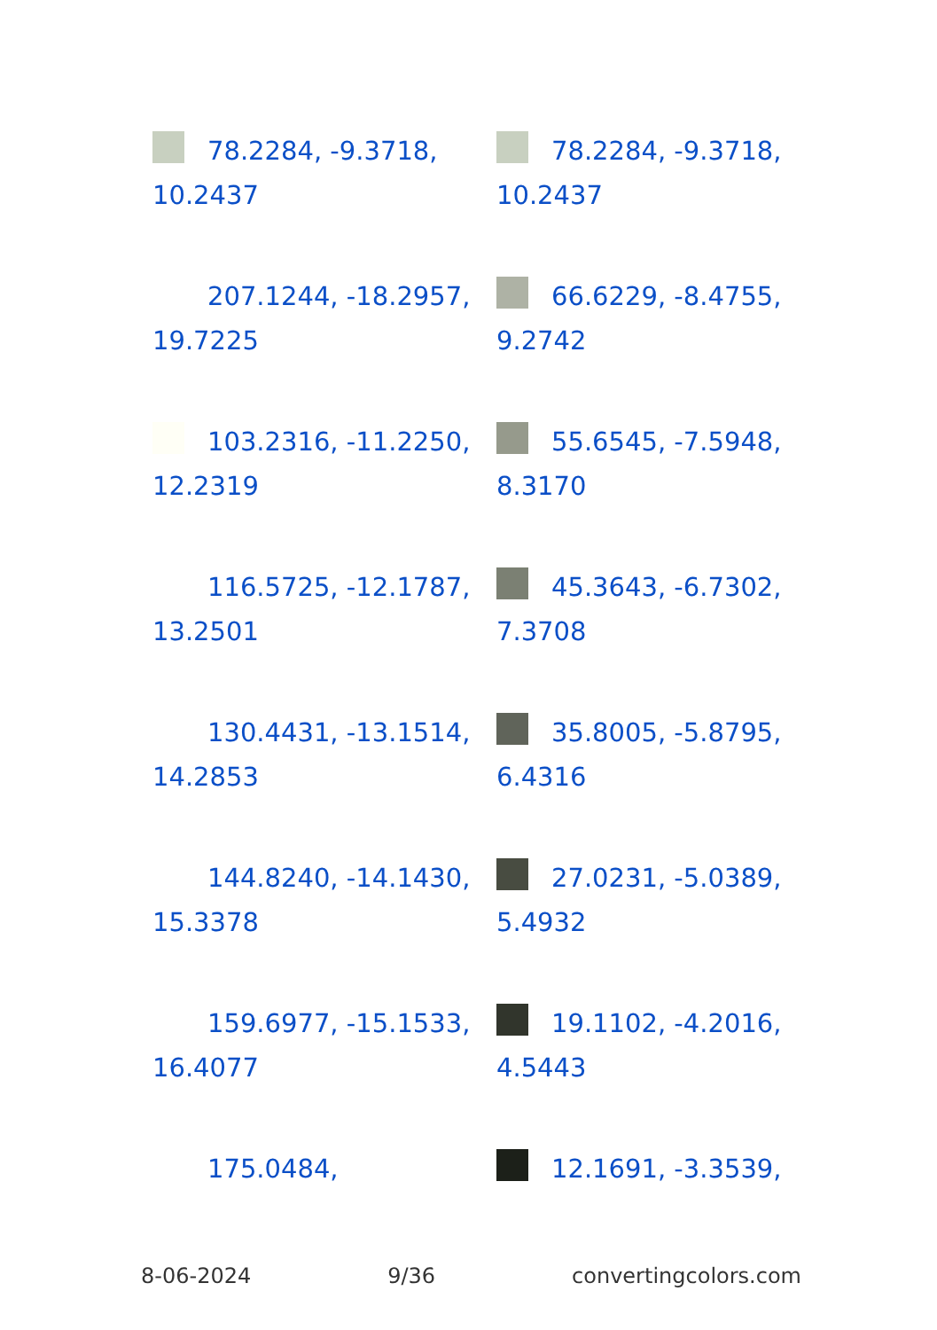78.2284, -9.3718, 10.2437
78.2284, -9.3718, 10.2437
207.1244, -18.2957, 19.7225
66.6229, -8.4755, 9.2742
103.2316, -11.2250, 12.2319
55.6545, -7.5948, 8.3170
116.5725, -12.1787, 13.2501
45.3643, -6.7302, 7.3708
130.4431, -13.1514, 14.2853
35.8005, -5.8795, 6.4316
144.8240, -14.1430, 15.3378
27.0231, -5.0389, 5.4932
159.6977, -15.1533, 16.4077
19.1102, -4.2016, 4.5443
175.0484,
12.1691, -3.3539,
8-06-2024 9/36 convertingcolors.com